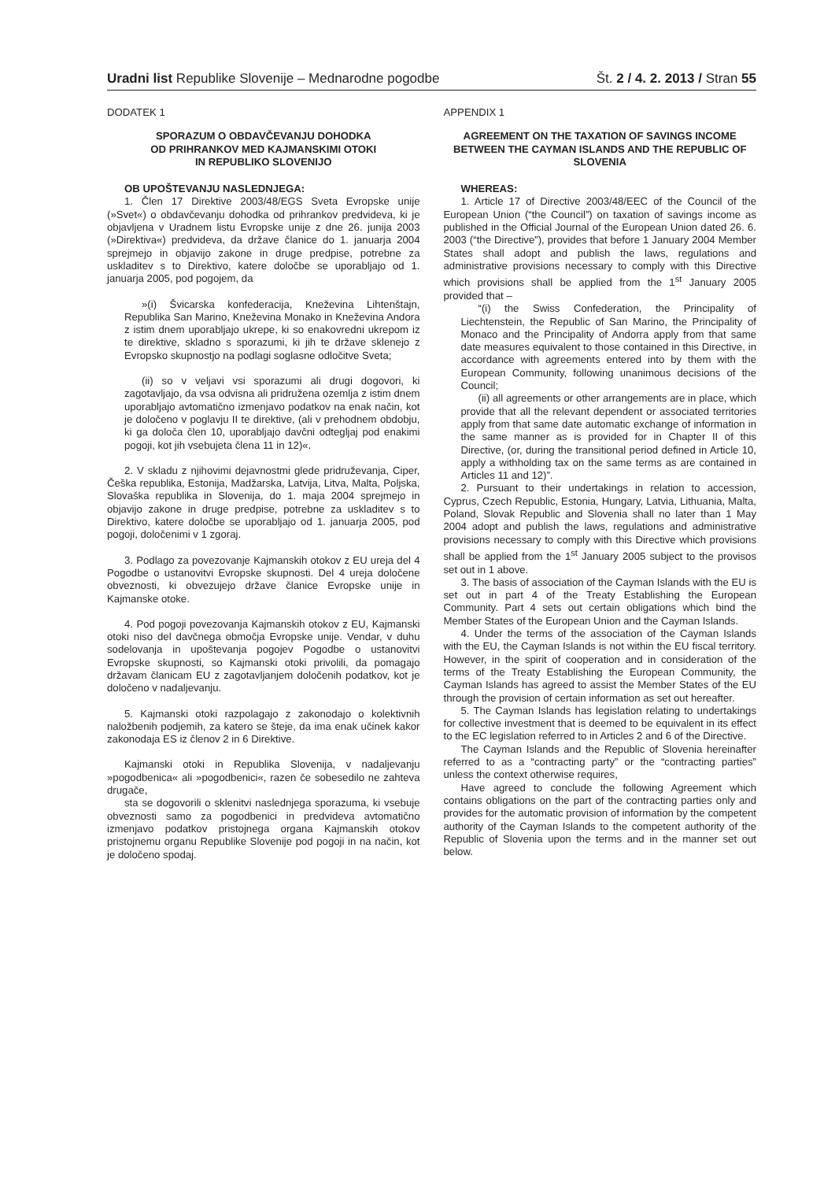Uradni list Republike Slovenije – Mednarodne pogodbe
Št. 2 / 4. 2. 2013 / Stran 55
DODATEK 1
SPORAZUM O OBDAVČEVANJU DOHODKA
OD PRIHRANKOV MED KAJMANSKIMI OTOKI
IN REPUBLIKO SLOVENIJO
OB UPOŠTEVANJU NASLEDNJEGA:
1. Člen 17 Direktive 2003/48/EGS Sveta Evropske unije (»Svet«) o obdavčevanju dohodka od prihrankov predvideva, ki je objavljena v Uradnem listu Evropske unije z dne 26. junija 2003 (»Direktiva«) predvideva, da države članice do 1. januarja 2004 sprejmejo in objavijo zakone in druge predpise, potrebne za uskladitev s to Direktivo, katere določbe se uporabljajo od 1. januarja 2005, pod pogojem, da
»(i) Švicarska konfederacija, Kneževina Lihtenštajn, Republika San Marino, Kneževina Monako in Kneževina Andora z istim dnem uporabljajo ukrepe, ki so enakovredni ukrepom iz te direktive, skladno s sporazumi, ki jih te države sklenejo z Evropsko skupnostjo na podlagi soglasne odločitve Sveta;
(ii) so v veljavi vsi sporazumi ali drugi dogovori, ki zagotavljajo, da vsa odvisna ali pridružena ozemlja z istim dnem uporabljajo avtomatično izmenjavo podatkov na enak način, kot je določeno v poglavju II te direktive, (ali v prehodnem obdobju, ki ga določa člen 10, uporabljajo davčni odtegljaj pod enakimi pogoji, kot jih vsebujeta člena 11 in 12)«.
2. V skladu z njihovimi dejavnostmi glede pridruževanja, Ciper, Češka republika, Estonija, Madžarska, Latvija, Litva, Malta, Poljska, Slovaška republika in Slovenija, do 1. maja 2004 sprejmejo in objavijo zakone in druge predpise, potrebne za uskladitev s to Direktivo, katere določbe se uporabljajo od 1. januarja 2005, pod pogoji, določenimi v 1 zgoraj.
3. Podlago za povezovanje Kajmanskih otokov z EU ureja del 4 Pogodbe o ustanovitvi Evropske skupnosti. Del 4 ureja določene obveznosti, ki obvezujejo države članice Evropske unije in Kajmanske otoke.
4. Pod pogoji povezovanja Kajmanskih otokov z EU, Kajmanski otoki niso del davčnega območja Evropske unije. Vendar, v duhu sodelovanja in upoštevanja pogojev Pogodbe o ustanovitvi Evropske skupnosti, so Kajmanski otoki privolili, da pomagajo državam članicam EU z zagotavljanjem določenih podatkov, kot je določeno v nadaljevanju.
5. Kajmanski otoki razpolagajo z zakonodajo o kolektivnih naložbenih podjemih, za katero se šteje, da ima enak učinek kakor zakonodaja ES iz členov 2 in 6 Direktive.
Kajmanski otoki in Republika Slovenija, v nadaljevanju »pogodbenica« ali »pogodbenici«, razen če sobesedilo ne zahteva drugače,
sta se dogovorili o sklenitvi naslednjega sporazuma, ki vsebuje obveznosti samo za pogodbenici in predvideva avtomatično izmenjavo podatkov pristojnega organa Kajmanskih otokov pristojnemu organu Republike Slovenije pod pogoji in na način, kot je določeno spodaj.
APPENDIX 1
AGREEMENT ON THE TAXATION OF SAVINGS INCOME BETWEEN THE CAYMAN ISLANDS AND THE REPUBLIC OF SLOVENIA
WHEREAS:
1. Article 17 of Directive 2003/48/EEC of the Council of the European Union (“the Council”) on taxation of savings income as published in the Official Journal of the European Union dated 26. 6. 2003 (“the Directive”), provides that before 1 January 2004 Member States shall adopt and publish the laws, regulations and administrative provisions necessary to comply with this Directive which provisions shall be applied from the 1<sup>st</sup> January 2005 provided that –
“(i) the Swiss Confederation, the Principality of Liechtenstein, the Republic of San Marino, the Principality of Monaco and the Principality of Andorra apply from that same date measures equivalent to those contained in this Directive, in accordance with agreements entered into by them with the European Community, following unanimous decisions of the Council;
(ii) all agreements or other arrangements are in place, which provide that all the relevant dependent or associated territories apply from that same date automatic exchange of information in the same manner as is provided for in Chapter II of this Directive, (or, during the transitional period defined in Article 10, apply a withholding tax on the same terms as are contained in Articles 11 and 12)”.
2. Pursuant to their undertakings in relation to accession, Cyprus, Czech Republic, Estonia, Hungary, Latvia, Lithuania, Malta, Poland, Slovak Republic and Slovenia shall no later than 1 May 2004 adopt and publish the laws, regulations and administrative provisions necessary to comply with this Directive which provisions shall be applied from the 1<sup>st</sup> January 2005 subject to the provisos set out in 1 above.
3. The basis of association of the Cayman Islands with the EU is set out in part 4 of the Treaty Establishing the European Community. Part 4 sets out certain obligations which bind the Member States of the European Union and the Cayman Islands.
4. Under the terms of the association of the Cayman Islands with the EU, the Cayman Islands is not within the EU fiscal territory. However, in the spirit of cooperation and in consideration of the terms of the Treaty Establishing the European Community, the Cayman Islands has agreed to assist the Member States of the EU through the provision of certain information as set out hereafter.
5. The Cayman Islands has legislation relating to undertakings for collective investment that is deemed to be equivalent in its effect to the EC legislation referred to in Articles 2 and 6 of the Directive.
The Cayman Islands and the Republic of Slovenia hereinafter referred to as a “contracting party” or the “contracting parties” unless the context otherwise requires,
Have agreed to conclude the following Agreement which contains obligations on the part of the contracting parties only and provides for the automatic provision of information by the competent authority of the Cayman Islands to the competent authority of the Republic of Slovenia upon the terms and in the manner set out below.